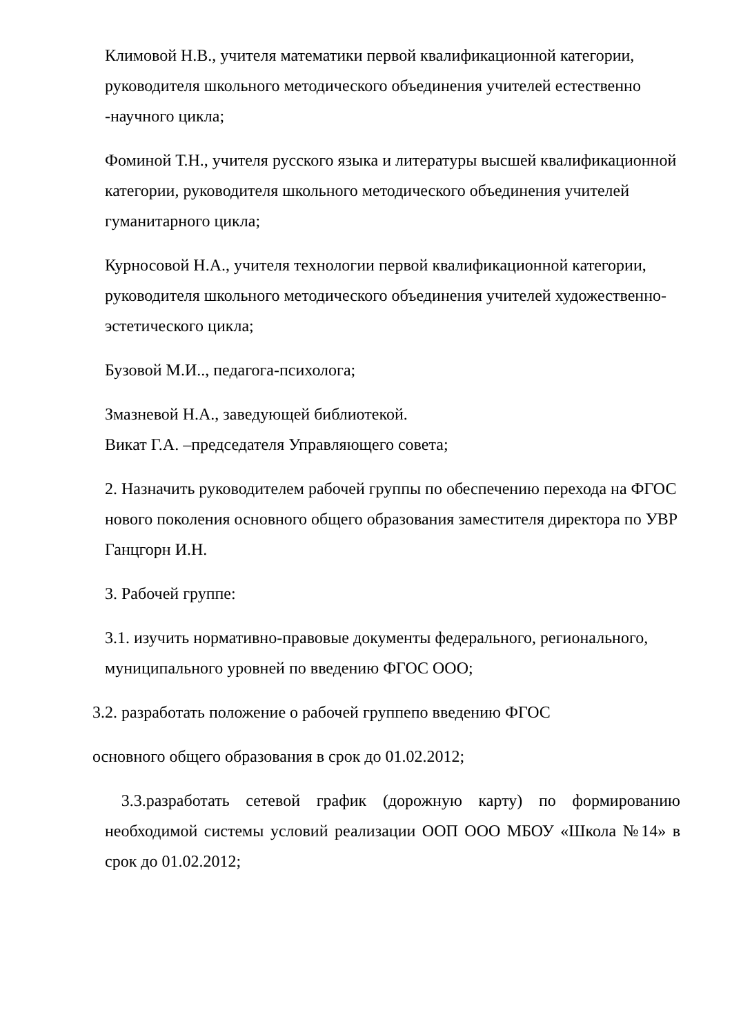Климовой Н.В., учителя математики первой квалификационной категории, руководителя школьного методического объединения учителей естественно -научного цикла;
Фоминой Т.Н., учителя русского языка и литературы высшей квалификационной категории, руководителя школьного методического объединения учителей гуманитарного цикла;
Курносовой Н.А., учителя технологии первой квалификационной категории, руководителя школьного методического объединения учителей художественно-эстетического цикла;
Бузовой М.И.., педагога-психолога;
Змазневой Н.А., заведующей библиотекой.
Викат Г.А. –председателя Управляющего совета;
2. Назначить руководителем рабочей группы по обеспечению перехода на ФГОС нового поколения основного общего образования заместителя директора по УВР Ганцгорн И.Н.
3. Рабочей группе:
3.1. изучить нормативно-правовые документы федерального, регионального, муниципального уровней по введению ФГОС ООО;
3.2. разработать положение о рабочей группепо введению ФГОС
основного общего образования в срок до 01.02.2012;
3.3.разработать сетевой график (дорожную карту) по формированию необходимой системы условий реализации ООП ООО МБОУ «Школа №14» в срок до 01.02.2012;